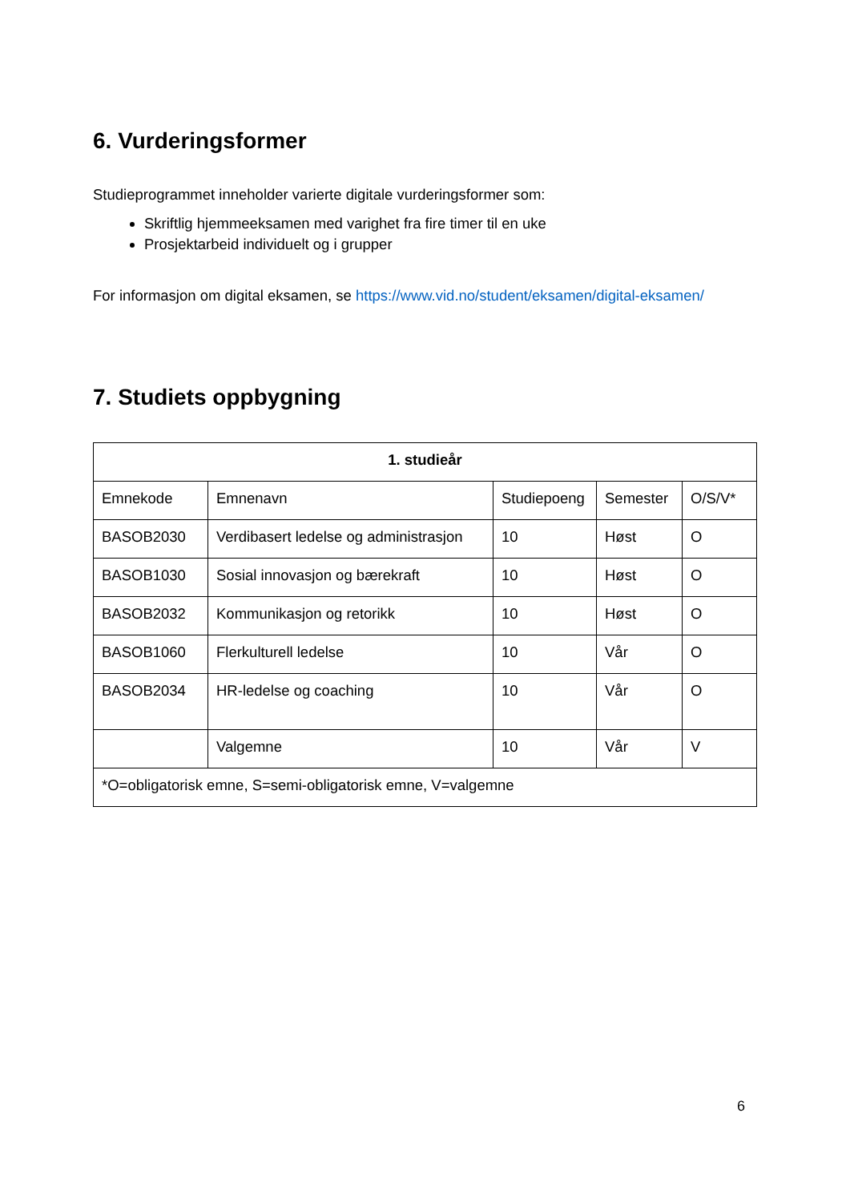6. Vurderingsformer
Studieprogrammet inneholder varierte digitale vurderingsformer som:
Skriftlig hjemmeeksamen med varighet fra fire timer til en uke
Prosjektarbeid individuelt og i grupper
For informasjon om digital eksamen, se https://www.vid.no/student/eksamen/digital-eksamen/
7. Studiets oppbygning
| 1. studieår | | | | |
| --- | --- | --- | --- | --- |
| Emnekode | Emnenavn | Studiepoeng | Semester | O/S/V* |
| BASOB2030 | Verdibasert ledelse og administrasjon | 10 | Høst | O |
| BASOB1030 | Sosial innovasjon og bærekraft | 10 | Høst | O |
| BASOB2032 | Kommunikasjon og retorikk | 10 | Høst | O |
| BASOB1060 | Flerkulturell ledelse | 10 | Vår | O |
| BASOB2034 | HR-ledelse og coaching | 10 | Vår | O |
| | Valgemne | 10 | Vår | V |
| *O=obligatorisk emne, S=semi-obligatorisk emne, V=valgemne | | | | |
6